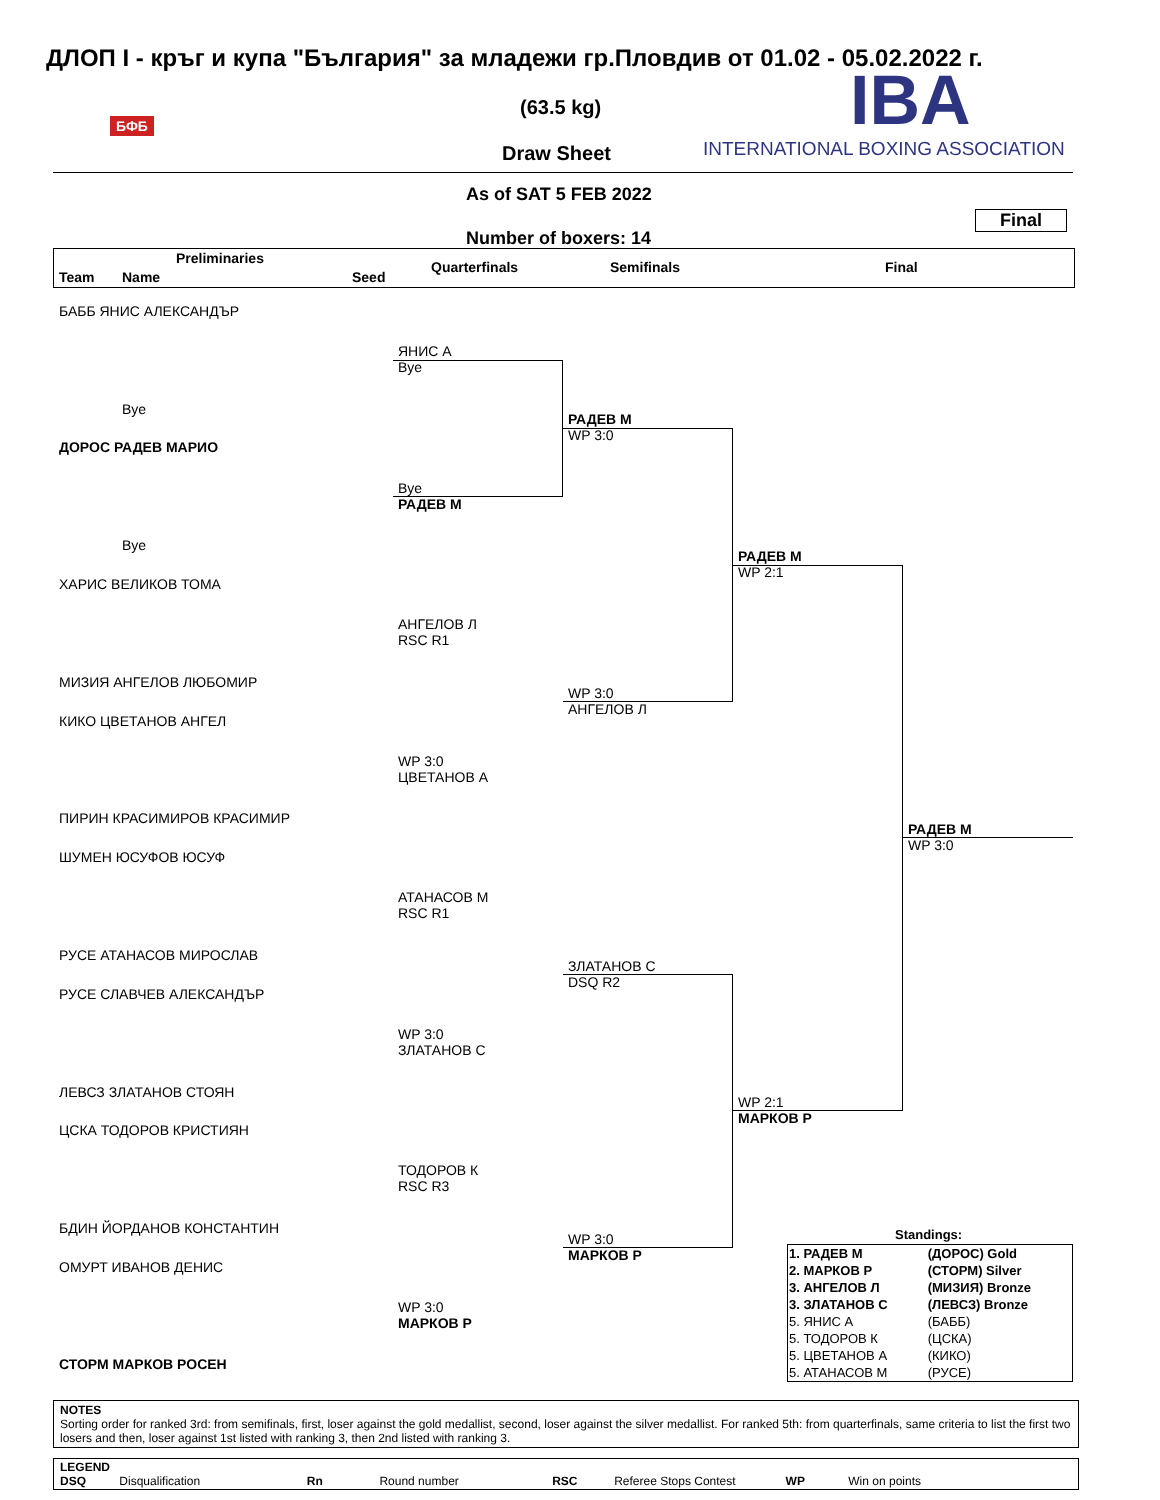ДЛОП I - кръг и купа "България" за младежи гр.Пловдив от 01.02 - 05.02.2022 г.
(63.5 kg)
Draw Sheet
IBA
INTERNATIONAL BOXING ASSOCIATION
БФБ
As of SAT 5 FEB 2022
Final
Number of boxers: 14
Preliminaries
Team Name Seed
Quarterfinals Semifinals Final
БАББ ЯНИС АЛЕКСАНДЪР
Bye
ДОРОС РАДЕВ МАРИО
Bye
ХАРИС ВЕЛИКОВ ТОМА
МИЗИЯ АНГЕЛОВ ЛЮБОМИР
КИКО ЦВЕТАНОВ АНГЕЛ
ПИРИН КРАСИМИРОВ КРАСИМИР
ШУМЕН ЮСУФОВ ЮСУФ
РУСЕ АТАНАСОВ МИРОСЛАВ
РУСЕ СЛАВЧЕВ АЛЕКСАНДЪР
ЛЕВСЗ ЗЛАТАНОВ СТОЯН
ЦСКА ТОДОРОВ КРИСТИЯН
БДИН ЙОРДАНОВ КОНСТАНТИН
ОМУРТ ИВАНОВ ДЕНИС
СТОРМ МАРКОВ РОСЕН
ЯНИС А
Bye
Bye
РАДЕВ М
АНГЕЛОВ Л
RSC R1
WP 3:0
ЦВЕТАНОВ А
АТАНАСОВ М
RSC R1
WP 3:0
ЗЛАТАНОВ С
ТОДОРОВ К
RSC R3
WP 3:0
МАРКОВ Р
РАДЕВ М
WP 3:0
WP 3:0
АНГЕЛОВ Л
ЗЛАТАНОВ С
DSQ R2
WP 3:0
МАРКОВ Р
РАДЕВ М
WP 2:1
WP 2:1
МАРКОВ Р
РАДЕВ М
WP 3:0
Standings:
| 1. РАДЕВ М | (ДОРОС) Gold |
| 2. МАРКОВ Р | (СТОРМ) Silver |
| 3. АНГЕЛОВ Л | (МИЗИЯ) Bronze |
| 3. ЗЛАТАНОВ С | (ЛЕВСЗ) Bronze |
| 5. ЯНИС А | (БАББ) |
| 5. ТОДОРОВ К | (ЦСКА) |
| 5. ЦВЕТАНОВ А | (КИКО) |
| 5. АТАНАСОВ М | (РУСЕ) |
NOTES
Sorting order for ranked 3rd: from semifinals, first, loser against the gold medallist, second, loser against the silver medallist. For ranked 5th: from quarterfinals, same criteria to list the first two losers and then, loser against 1st listed with ranking 3, then 2nd listed with ranking 3.
LEGEND
DSQ Disqualification Rn Round number RSC Referee Stops Contest WP Win on points